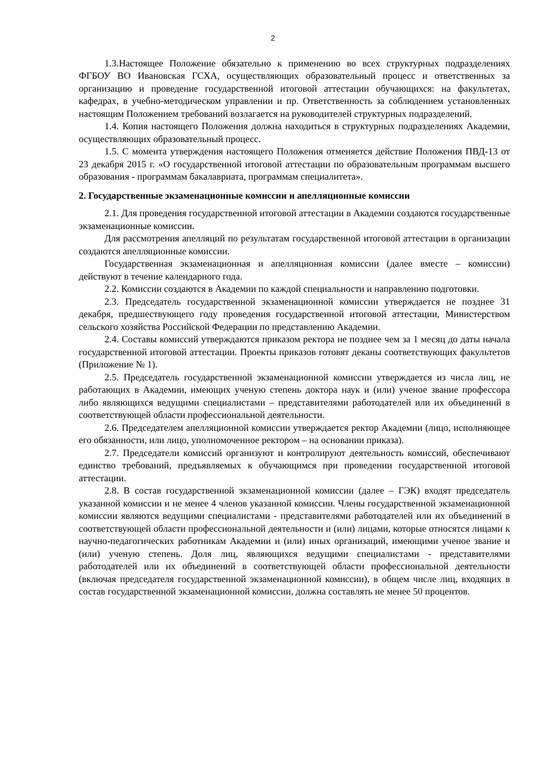2
1.3.Настоящее Положение обязательно к применению во всех структурных подразделениях ФГБОУ ВО Ивановская ГСХА, осуществляющих образовательный процесс и ответственных за организацию и проведение государственной итоговой аттестации обучающихся: на факультетах, кафедрах, в учебно-методическом управлении и пр. Ответственность за соблюдением установленных настоящим Положением требований возлагается на руководителей структурных подразделений.
1.4. Копия настоящего Положения должна находиться в структурных подразделениях Академии, осуществляющих образовательный процесс.
1.5. С момента утверждения настоящего Положения отменяется действие Положения ПВД-13 от 23 декабря 2015 г. «О государственной итоговой аттестации по образовательным программам высшего образования - программам бакалавриата, программам специалитета».
2. Государственные экзаменационные комиссии и апелляционные комиссии
2.1. Для проведения государственной итоговой аттестации в Академии создаются государственные экзаменационные комиссии.
Для рассмотрения апелляций по результатам государственной итоговой аттестации в организации создаются апелляционные комиссии.
Государственная экзаменационная и апелляционная комиссии (далее вместе – комиссии) действуют в течение календарного года.
2.2. Комиссии создаются в Академии по каждой специальности и направлению подготовки.
2.3. Председатель государственной экзаменационной комиссии утверждается не позднее 31 декабря, предшествующего году проведения государственной итоговой аттестации, Министерством сельского хозяйства Российской Федерации по представлению Академии.
2.4. Составы комиссий утверждаются приказом ректора не позднее чем за 1 месяц до даты начала государственной итоговой аттестации. Проекты приказов готовят деканы соответствующих факультетов (Приложение № 1).
2.5. Председатель государственной экзаменационной комиссии утверждается из числа лиц, не работающих в Академии, имеющих ученую степень доктора наук и (или) ученое звание профессора либо являющихся ведущими специалистами – представителями работодателей или их объединений в соответствующей области профессиональной деятельности.
2.6. Председателем апелляционной комиссии утверждается ректор Академии (лицо, исполняющее его обязанности, или лицо, уполномоченное ректором – на основании приказа).
2.7. Председатели комиссий организуют и контролируют деятельность комиссий, обеспечивают единство требований, предъявляемых к обучающимся при проведении государственной итоговой аттестации.
2.8. В состав государственной экзаменационной комиссии (далее – ГЭК) входят председатель указанной комиссии и не менее 4 членов указанной комиссии. Члены государственной экзаменационной комиссии являются ведущими специалистами - представителями работодателей или их объединений в соответствующей области профессиональной деятельности и (или) лицами, которые относятся лицами к научно-педагогических работникам Академии и (или) иных организаций, имеющими ученое звание и (или) ученую степень. Доля лиц, являющихся ведущими специалистами - представителями работодателей или их объединений в соответствующей области профессиональной деятельности (включая председателя государственной экзаменационной комиссии), в общем числе лиц, входящих в состав государственной экзаменационной комиссии, должна составлять не менее 50 процентов.